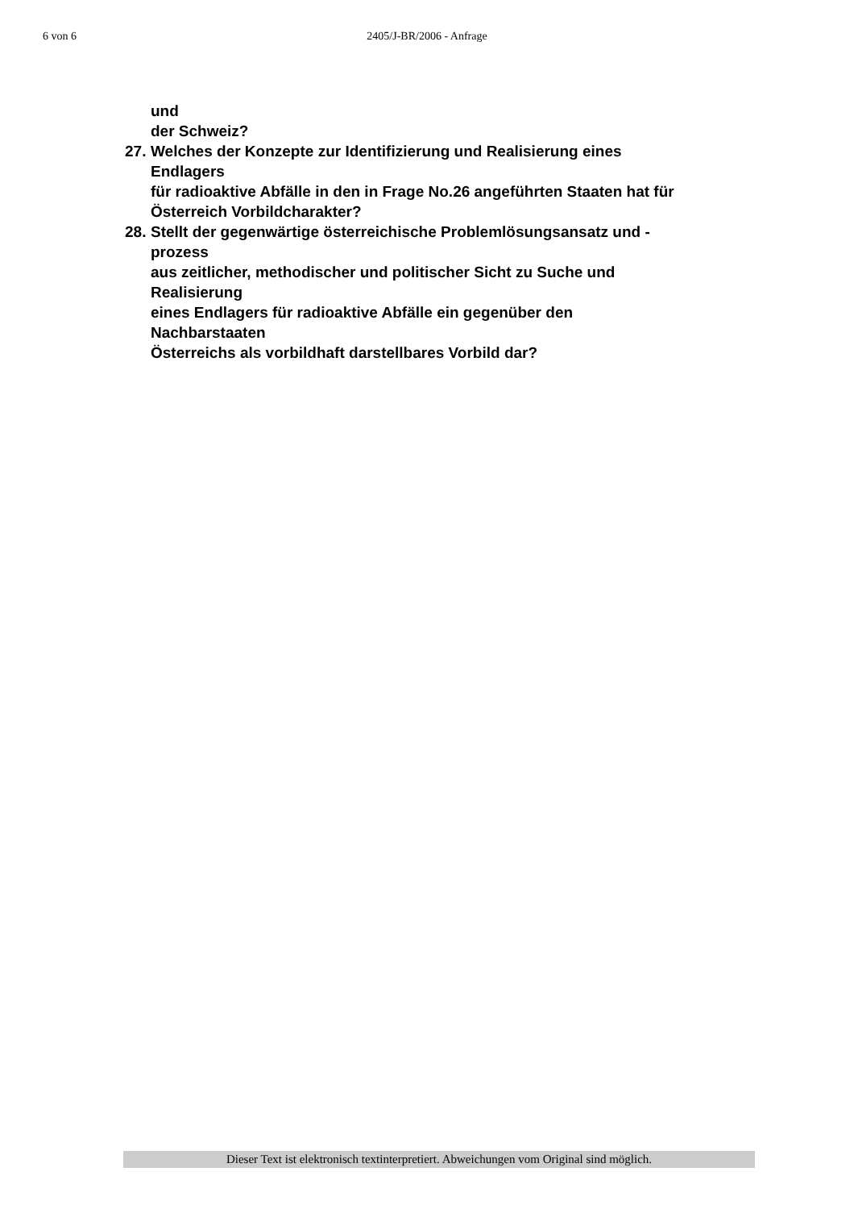6 von 6
2405/J-BR/2006 - Anfrage
und
der Schweiz?
27.
Welches der Konzepte zur Identifizierung und Realisierung eines
Endlagers
für radioaktive Abfälle in den in Frage No.26 angeführten Staaten hat für
Österreich Vorbildcharakter?
28.
Stellt der gegenwärtige österreichische Problemlösungsansatz und -
prozess
aus zeitlicher, methodischer und politischer Sicht zu Suche und
Realisierung
eines Endlagers für radioaktive Abfälle ein gegenüber den
Nachbarstaaten
Österreichs als vorbildhaft darstellbares Vorbild dar?
Dieser Text ist elektronisch textinterpretiert. Abweichungen vom Original sind möglich.